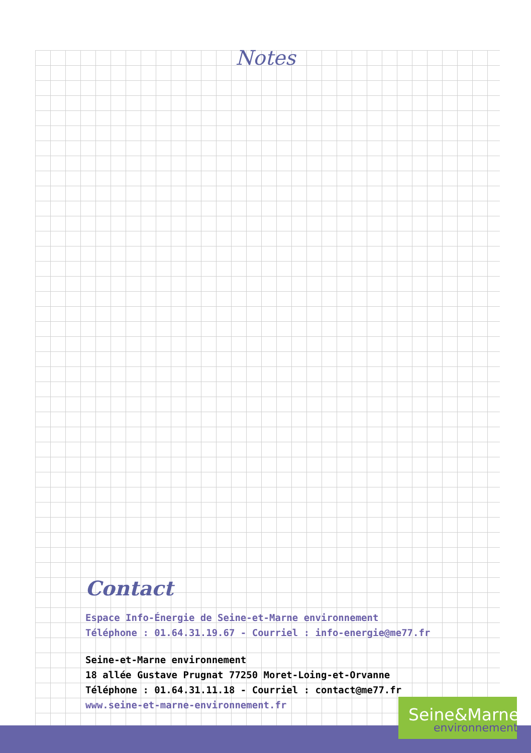Notes
Contact
Espace Info-Énergie de Seine-et-Marne environnement
Téléphone : 01.64.31.19.67 - Courriel : info-energie@me77.fr
Seine-et-Marne environnement
18 allée Gustave Prugnat 77250 Moret-Loing-et-Orvanne
Téléphone : 01.64.31.11.18 - Courriel : contact@me77.fr
www.seine-et-marne-environnement.fr
Seine&Marne
environnement